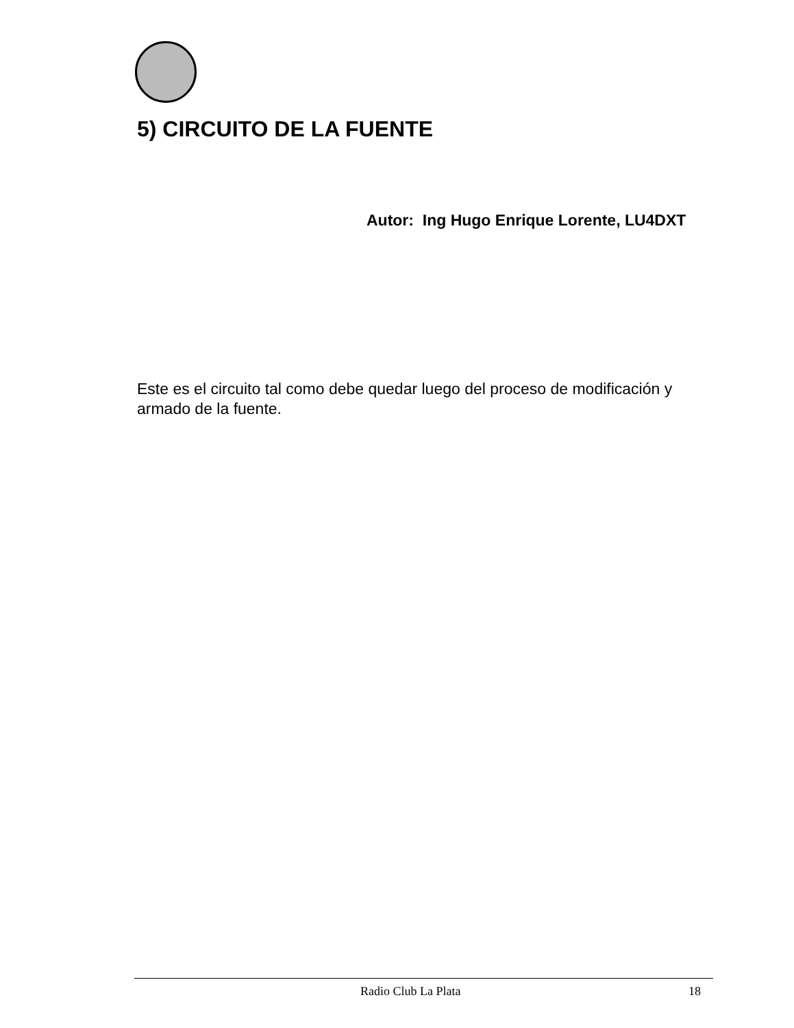5) CIRCUITO DE LA FUENTE
Autor: Ing Hugo Enrique Lorente, LU4DXT
Este es el circuito tal como debe quedar luego del proceso de modificación y armado de la fuente.
Radio Club La Plata 18